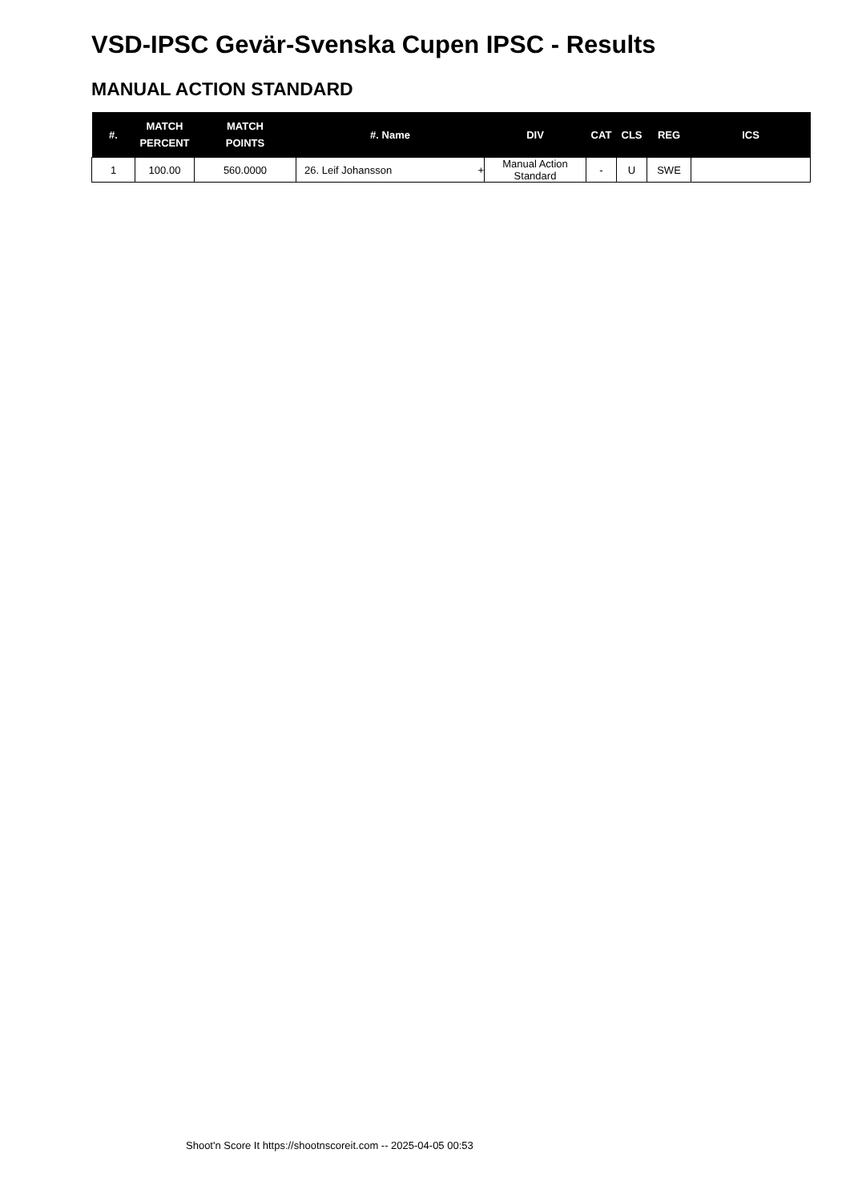VSD-IPSC Gevär-Svenska Cupen IPSC - Results
MANUAL ACTION STANDARD
| #. | MATCH PERCENT | MATCH POINTS | #. Name | DIV | CAT | CLS | REG | ICS |
| --- | --- | --- | --- | --- | --- | --- | --- | --- |
| 1 | 100.00 | 560.0000 | 26. Leif Johansson + | Manual Action Standard | - | U | SWE | |
Shoot'n Score It https://shootnscoreit.com -- 2025-04-05 00:53